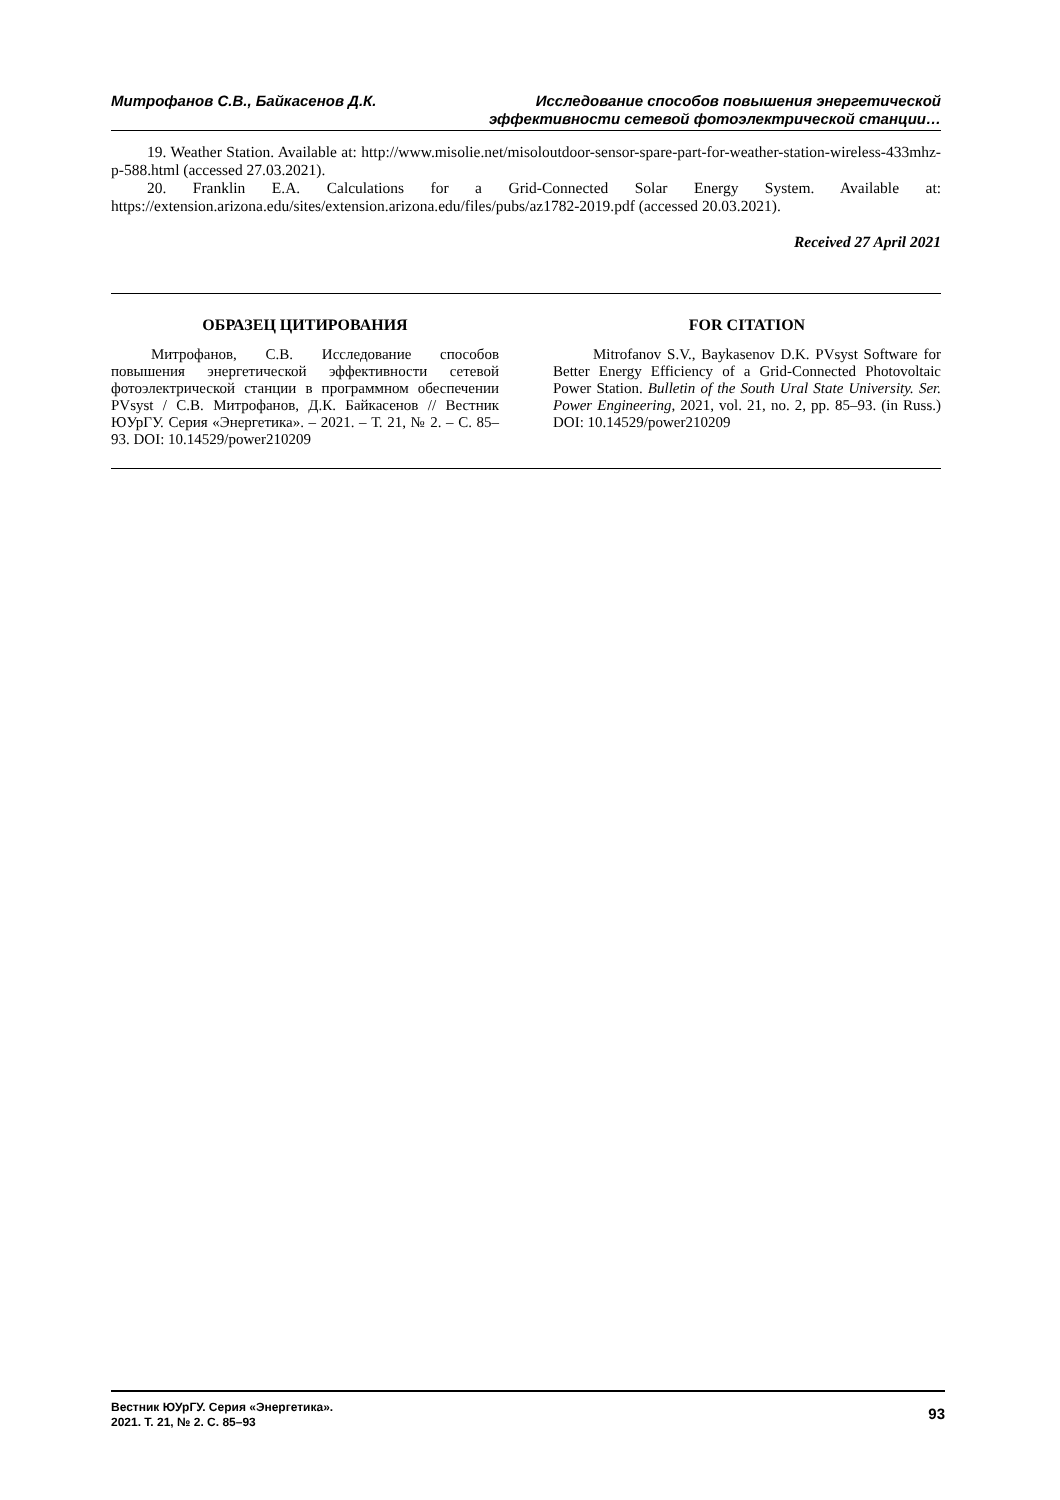Митрофанов С.В., Байкасенов Д.К.
Исследование способов повышения энергетической
эффективности сетевой фотоэлектрической станции…
19. Weather Station. Available at: http://www.misolie.net/misoloutdoor-sensor-spare-part-for-weather-station-wireless-433mhz-p-588.html (accessed 27.03.2021).
20. Franklin E.A. Calculations for a Grid-Connected Solar Energy System. Available at: https://extension.arizona.edu/sites/extension.arizona.edu/files/pubs/az1782-2019.pdf (accessed 20.03.2021).
Received 27 April 2021
ОБРАЗЕЦ ЦИТИРОВАНИЯ
Митрофанов, С.В. Исследование способов повышения энергетической эффективности сетевой фотоэлектрической станции в программном обеспечении PVsyst / С.В. Митрофанов, Д.К. Байкасенов // Вестник ЮУрГУ. Серия «Энергетика». – 2021. – Т. 21, № 2. – С. 85–93. DOI: 10.14529/power210209
FOR CITATION
Mitrofanov S.V., Baykasenov D.K. PVsyst Software for Better Energy Efficiency of a Grid-Connected Photovoltaic Power Station. Bulletin of the South Ural State University. Ser. Power Engineering, 2021, vol. 21, no. 2, pp. 85–93. (in Russ.) DOI: 10.14529/power210209
Вестник ЮУрГУ. Серия «Энергетика».
2021. Т. 21, № 2. С. 85–93
93